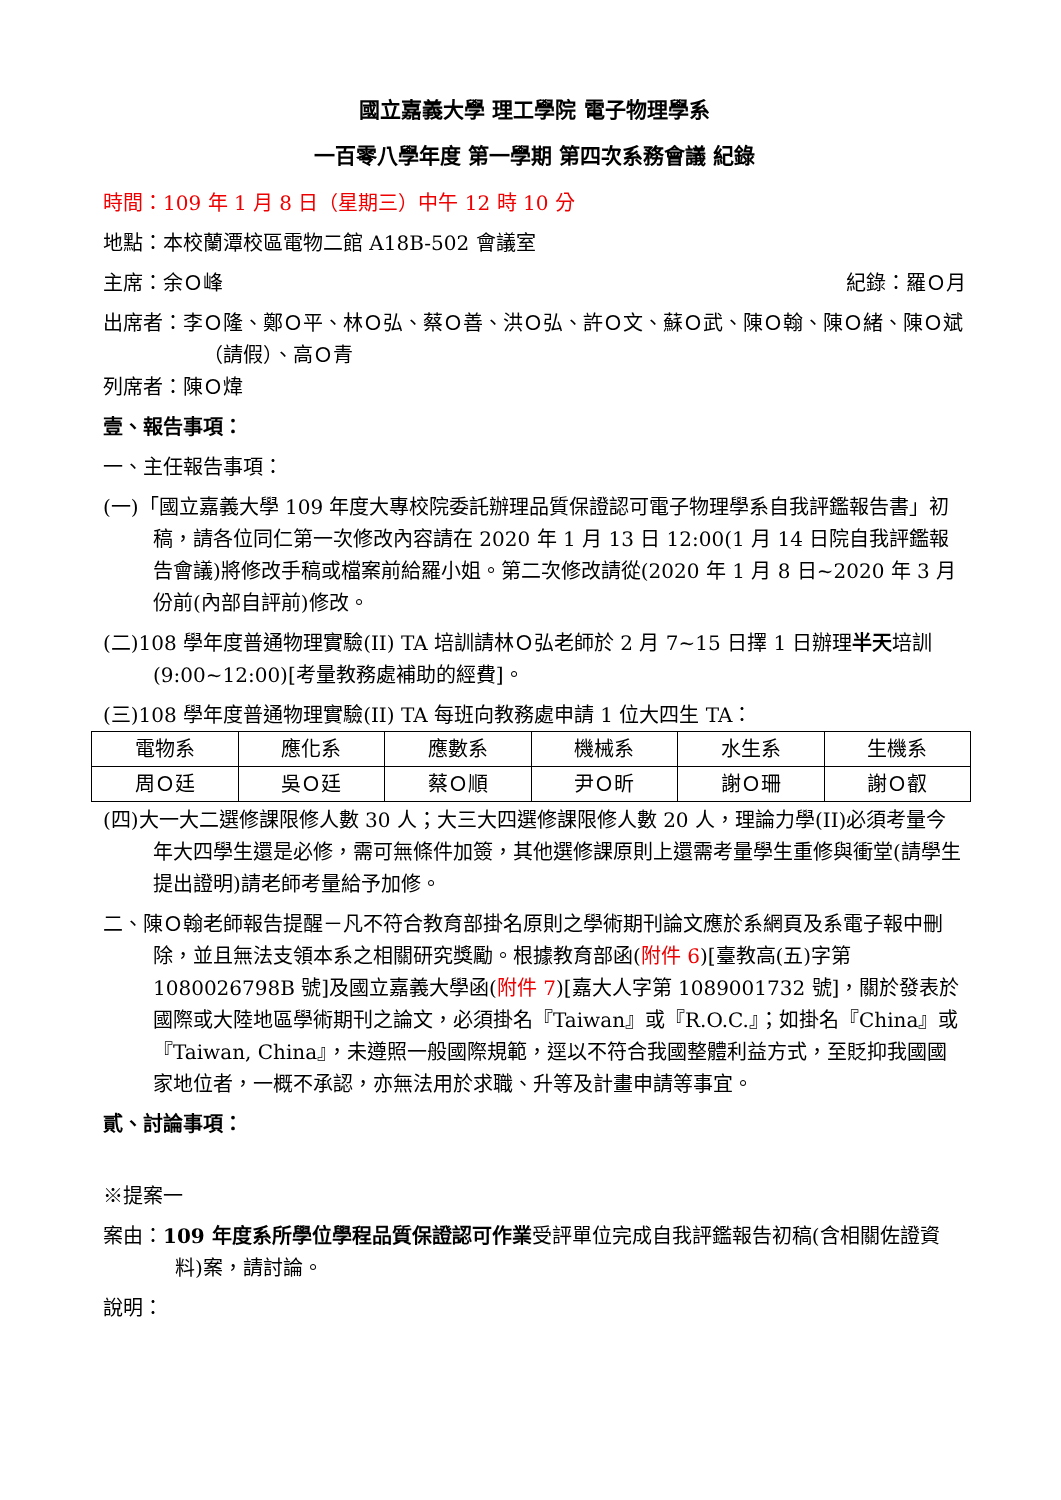國立嘉義大學 理工學院 電子物理學系
一百零八學年度 第一學期 第四次系務會議 紀錄
時間：109 年 1 月 8 日（星期三）中午 12 時 10 分
地點：本校蘭潭校區電物二館 A18B-502 會議室
主席：余Ｏ峰 紀錄：羅Ｏ月
出席者：李Ｏ隆、鄭Ｏ平、林Ｏ弘、蔡Ｏ善、洪Ｏ弘、許Ｏ文、蘇Ｏ武、陳Ｏ翰、陳Ｏ緒、陳Ｏ斌（請假）、高Ｏ青
列席者：陳Ｏ煒
壹、報告事項：
一、主任報告事項：
(一)「國立嘉義大學 109 年度大專校院委託辦理品質保證認可電子物理學系自我評鑑報告書」初稿，請各位同仁第一次修改內容請在 2020 年 1 月 13 日 12:00(1 月 14 日院自我評鑑報告會議)將修改手稿或檔案前給羅小姐。第二次修改請從(2020 年 1 月 8 日~2020 年 3 月份前(內部自評前)修改。
(二)108 學年度普通物理實驗(II) TA 培訓請林Ｏ弘老師於 2 月 7~15 日擇 1 日辦理半天培訓(9:00~12:00)[考量教務處補助的經費]。
(三)108 學年度普通物理實驗(II) TA 每班向教務處申請 1 位大四生 TA：
| 電物系 | 應化系 | 應數系 | 機械系 | 水生系 | 生機系 |
| 周Ｏ廷 | 吳Ｏ廷 | 蔡Ｏ順 | 尹Ｏ昕 | 謝Ｏ珊 | 謝Ｏ叡 |
(四)大一大二選修課限修人數 30 人；大三大四選修課限修人數 20 人，理論力學(II)必須考量今年大四學生還是必修，需可無條件加簽，其他選修課原則上還需考量學生重修與衝堂(請學生提出證明)請老師考量給予加修。
二、陳Ｏ翰老師報告提醒－凡不符合教育部掛名原則之學術期刊論文應於系網頁及系電子報中刪除，並且無法支領本系之相關研究獎勵。根據教育部函(附件 6)[臺教高(五)字第 1080026798B 號]及國立嘉義大學函(附件 7)[嘉大人字第 1089001732 號]，關於發表於國際或大陸地區學術期刊之論文，必須掛名『Taiwan』或『R.O.C.』；如掛名『China』或『Taiwan, China』，未遵照一般國際規範，逕以不符合我國整體利益方式，至貶抑我國國家地位者，一概不承認，亦無法用於求職、升等及計畫申請等事宜。
貳、討論事項：
※提案一
案由：109 年度系所學位學程品質保證認可作業受評單位完成自我評鑑報告初稿(含相關佐證資料)案，請討論。
說明：